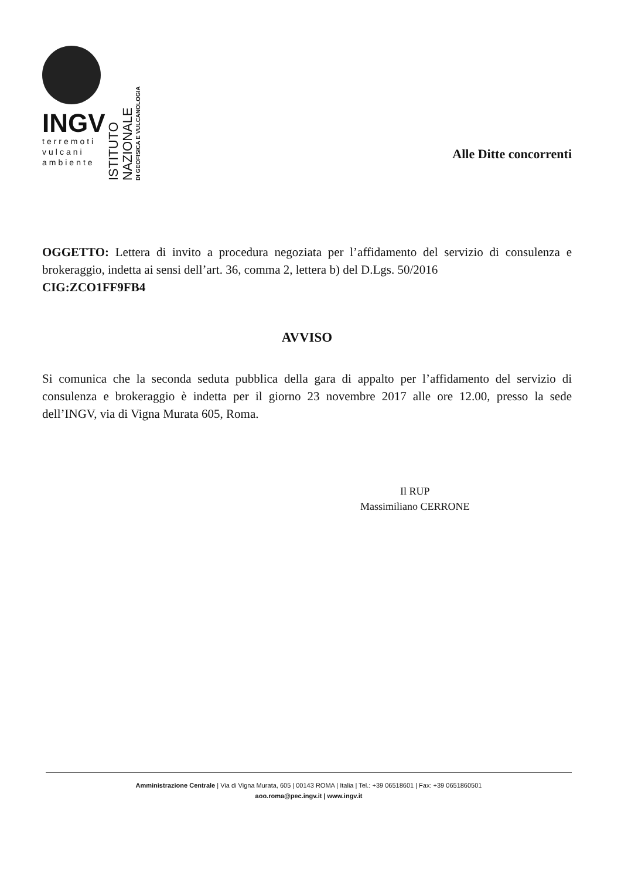INGV
terremoti
vulcani
ambiente
ISTITUTO NAZIONALE
DI GEOFISICA E VULCANOLOGIA
Alle Ditte concorrenti
OGGETTO: Lettera di invito a procedura negoziata per l’affidamento del servizio di consulenza e brokeraggio, indetta ai sensi dell’art. 36, comma 2, lettera b) del D.Lgs. 50/2016
CIG:ZCO1FF9FB4
AVVISO
Si comunica che la seconda seduta pubblica della gara di appalto per l’affidamento del servizio di consulenza e brokeraggio è indetta per il giorno 23 novembre 2017 alle ore 12.00, presso la sede dell’INGV, via di Vigna Murata 605, Roma.
Il RUP
Massimiliano CERRONE
Amministrazione Centrale | Via di Vigna Murata, 605 | 00143 ROMA | Italia | Tel.: +39 06518601 | Fax: +39 0651860501
aoo.roma@pec.ingv.it | www.ingv.it